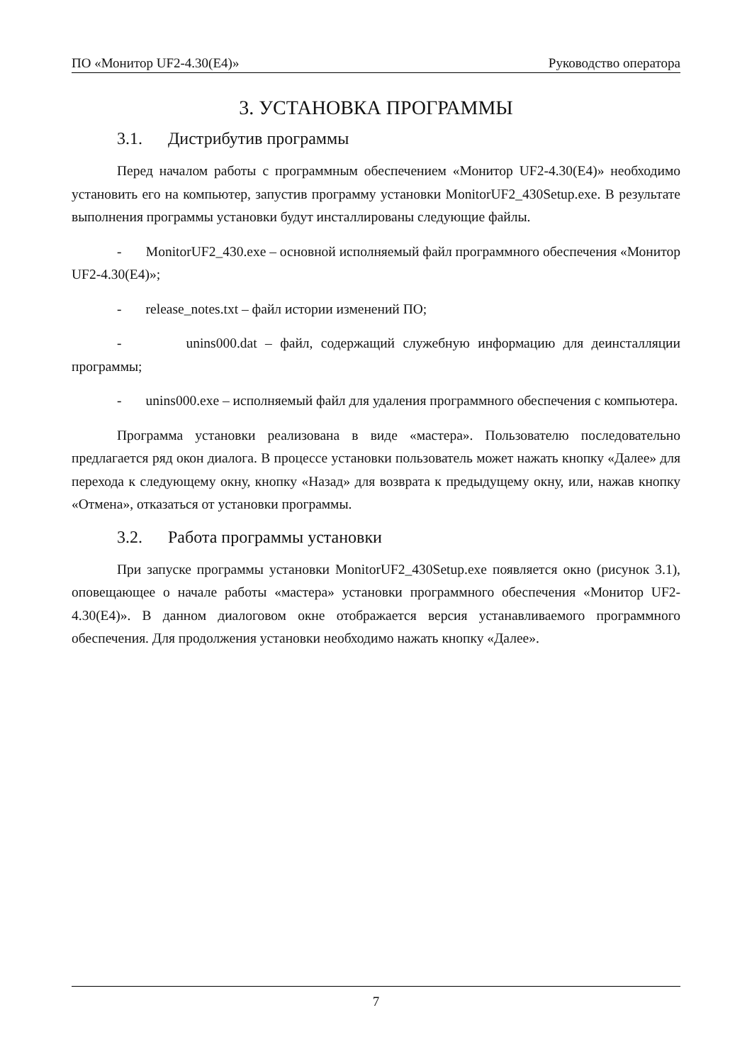ПО «Монитор UF2-4.30(E4)» Руководство оператора
3. УСТАНОВКА ПРОГРАММЫ
3.1. Дистрибутив программы
Перед началом работы с программным обеспечением «Монитор UF2-4.30(E4)» необходимо установить его на компьютер, запустив программу установки MonitorUF2_430Setup.exe. В результате выполнения программы установки будут инсталлированы следующие файлы.
- MonitorUF2_430.exe – основной исполняемый файл программного обеспечения «Монитор UF2-4.30(E4)»;
- release_notes.txt – файл истории изменений ПО;
- unins000.dat – файл, содержащий служебную информацию для деинсталляции программы;
- unins000.exe – исполняемый файл для удаления программного обеспечения с компьютера.
Программа установки реализована в виде «мастера». Пользователю последовательно предлагается ряд окон диалога. В процессе установки пользователь может нажать кнопку «Далее» для перехода к следующему окну, кнопку «Назад» для возврата к предыдущему окну, или, нажав кнопку «Отмена», отказаться от установки программы.
3.2. Работа программы установки
При запуске программы установки MonitorUF2_430Setup.exe появляется окно (рисунок 3.1), оповещающее о начале работы «мастера» установки программного обеспечения «Монитор UF2-4.30(E4)». В данном диалоговом окне отображается версия устанавливаемого программного обеспечения. Для продолжения установки необходимо нажать кнопку «Далее».
7